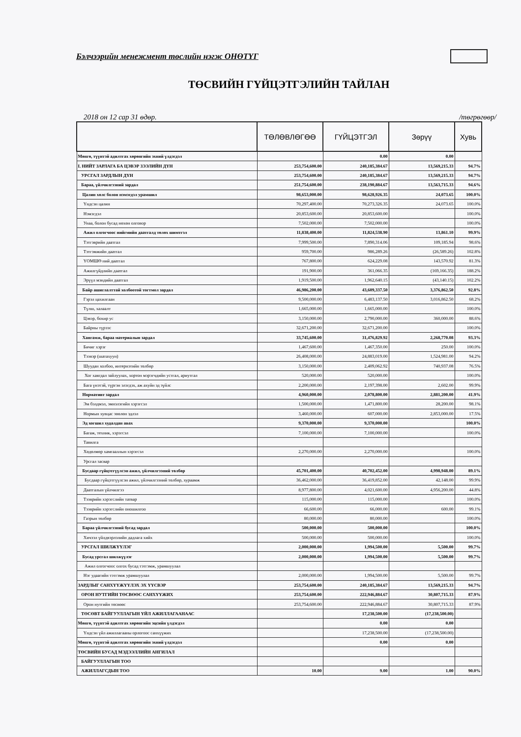Бэлчээрийн менежмент төслийн нэгж ОНӨТҮГ
ТӨСВИЙН ГҮЙЦЭТГЭЛИЙН ТАЙЛАН
2018 он 12 сар 31 өдөр. /төгрөгөөр/
| | ТӨЛӨВЛӨГӨӨ | ГҮЙЦЭТГЭЛ | Зөрүү | Хувь |
| --- | --- | --- | --- | --- |
| Мөнгө, түүнтэй адилтгах хөрөнгийн эхний үлдэгдэл | | 0.00 | 0.00 | |
| I. НИЙТ ЗАРЛАГА БА ЦЭВЭР ЗЭЭЛИЙН ДҮН | 253,754,600.00 | 240,185,384.67 | 13,569,215.33 | 94.7% |
| УРСГАЛ ЗАРДЛЫН ДҮН | 253,754,600.00 | 240,185,384.67 | 13,569,215.33 | 94.7% |
| Бараа, үйлчилгээний зардал | 251,754,600.00 | 238,190,884.67 | 13,563,715.33 | 94.6% |
| Цалин хөлс болон нэмэгдэл урамшил | 98,653,000.00 | 98,628,926.35 | 24,073.65 | 100.0% |
| Үндсэн цалин | 70,297,400.00 | 70,273,326.35 | 24,073.65 | 100.0% |
| Нэмэгдэл | 20,853,600.00 | 20,853,600.00 | | 100.0% |
| Унаа, болон бусад нөхөн олговор | 7,502,000.00 | 7,502,000.00 | | 100.0% |
| Ажил олгогчоос нийгмийн даатгалд төлөх шимтгэл | 11,838,400.00 | 11,824,538.90 | 13,861.10 | 99.9% |
| Тэтгэврийн даатгал | 7,999,500.00 | 7,890,314.06 | 109,185.94 | 98.6% |
| Тэтгэмжийн даатгал | 959,700.00 | 986,289.26 | (26,589.26) | 102.8% |
| ҮОМШӨ ний даатгал | 767,800.00 | 624,229.08 | 143,570.92 | 81.3% |
| Ажилгүйдлийн даатгал | 191,900.00 | 361,066.35 | (169,166.35) | 188.2% |
| Эрүүл мэндийн даатгал | 1,919,500.00 | 1,962,640.15 | (43,140.15) | 102.2% |
| Байр ашиглалттай холбоотой тогтмол зардал | 46,986,200.00 | 43,609,337.50 | 3,376,862.50 | 92.8% |
| Гэрэл цахилгаан | 9,500,000.00 | 6,483,137.50 | 3,016,862.50 | 68.2% |
| Түлш, халаалт | 1,665,000.00 | 1,665,000.00 | | 100.0% |
| Цэвэр, бохир ус | 3,150,000.00 | 2,790,000.00 | 360,000.00 | 88.6% |
| Байрны түрээс | 32,671,200.00 | 32,671,200.00 | | 100.0% |
| Хангамж, бараа материалын зардал | 33,745,600.00 | 31,476,829.92 | 2,268,770.08 | 93.3% |
| Бичиг хэрэг | 1,467,600.00 | 1,467,350.00 | 250.00 | 100.0% |
| Тээвэр (шатахуун) | 26,408,000.00 | 24,883,019.00 | 1,524,981.00 | 94.2% |
| Шуудан холбоо, интернэтийн төлбөр | 3,150,000.00 | 2,409,062.92 | 740,937.08 | 76.5% |
| Хог хаягдал зайлуулах, хортон мэрэгчдийн устгал, ариутгал | 520,000.00 | 520,000.00 | | 100.0% |
| Бага үнэтэй, түргэн элэгдэх, аж ахуйн эд зүйлс | 2,200,000.00 | 2,197,398.00 | 2,602.00 | 99.9% |
| Нормативт зардал | 4,960,000.00 | 2,078,800.00 | 2,881,200.00 | 41.9% |
| Эм бэлдмэл, эмнэлэгийн хэрэгсэл | 1,500,000.00 | 1,471,800.00 | 28,200.00 | 98.1% |
| Нормын хувцас зөөлөн эдлэл | 3,460,000.00 | 607,000.00 | 2,853,000.00 | 17.5% |
| Эд хогшил худалдан авах | 9,370,000.00 | 9,370,000.00 | | 100.0% |
| Багаж, техник, хэрэгсэл | 7,100,000.00 | 7,100,000.00 | | 100.0% |
| Тавилга | | | | |
| Хөдөлмөр хамгааллын хэрэгсэл | 2,270,000.00 | 2,270,000.00 | | 100.0% |
| Урсгал засвар | | | | |
| Бусдаар гүйцэтгүүлсэн ажил, үйлчилгээний төлбөр | 45,701,400.00 | 40,702,452.00 | 4,998,948.00 | 89.1% |
| Бусдаар гүйцэтгүүлсэн ажил, үйлчилгээний төлбөр, хураамж | 36,462,000.00 | 36,419,852.00 | 42,148.00 | 99.9% |
| Даатгалын үйлчилгээ | 8,977,800.00 | 4,021,600.00 | 4,956,200.00 | 44.8% |
| Тээврийн хэрэгслийн татвар | 115,000.00 | 115,000.00 | | 100.0% |
| Тээврийн хэрэгслийн оношилгоо | 66,600.00 | 66,000.00 | 600.00 | 99.1% |
| Газрын төлбөр | 80,000.00 | 80,000.00 | | 100.0% |
| Бараа үйлчилгээний бусад зардал | 500,000.00 | 500,000.00 | | 100.0% |
| Хичээл үйлдвэрлэлийн дадлага хийх | 500,000.00 | 500,000.00 | | 100.0% |
| УРСГАЛ ШИЛЖҮҮЛЭГ | 2,000,000.00 | 1,994,500.00 | 5,500.00 | 99.7% |
| Бусад урсгал шилжүүлэг | 2,000,000.00 | 1,994,500.00 | 5,500.00 | 99.7% |
| Ажил олгогчоос олгох бусад тэтгэмж, урамшуулал | | | | |
| Нэг удаагийн тэтгэмж урамшуулал | 2,000,000.00 | 1,994,500.00 | 5,500.00 | 99.7% |
| ЗАРДЛЫГ САНХҮҮЖҮҮЛЭХ ЭХ ҮҮСВЭР | 253,754,600.00 | 240,185,384.67 | 13,569,215.33 | 94.7% |
| ОРОН НУТГИЙН ТӨСВӨӨС САНХҮҮЖИХ | 253,754,600.00 | 222,946,884.67 | 30,807,715.33 | 87.9% |
| Орон нутгийн төсвөөс | 253,754,600.00 | 222,946,884.67 | 30,807,715.33 | 87.9% |
| ТӨСӨВТ БАЙГУУЛЛАГЫН ҮЙЛ АЖИЛЛАГААНААС | | 17,238,500.00 | (17,238,500.00) | |
| Мөнгө, түүнтэй адилтгах хөрөнгийн эцсийн үлдэгдэл | | 0.00 | 0.00 | |
| Үндсэн үйл ажиллагааны орлогоос санхүүжих | | 17,238,500.00 | (17,238,500.00) | |
| Мөнгө, түүнтэй адилтгах хөрөнгийн эхний үлдэгдэл | | 0.00 | 0.00 | |
| ТӨСВИЙН БУСАД МЭДЭЭЛЛИЙН АНГИЛАЛ | | | | |
| БАЙГУУЛЛАГЫН ТОО | | | | |
| АЖИЛЛАГСДЫН ТОО | 10.00 | 9.00 | 1.00 | 90.0% |